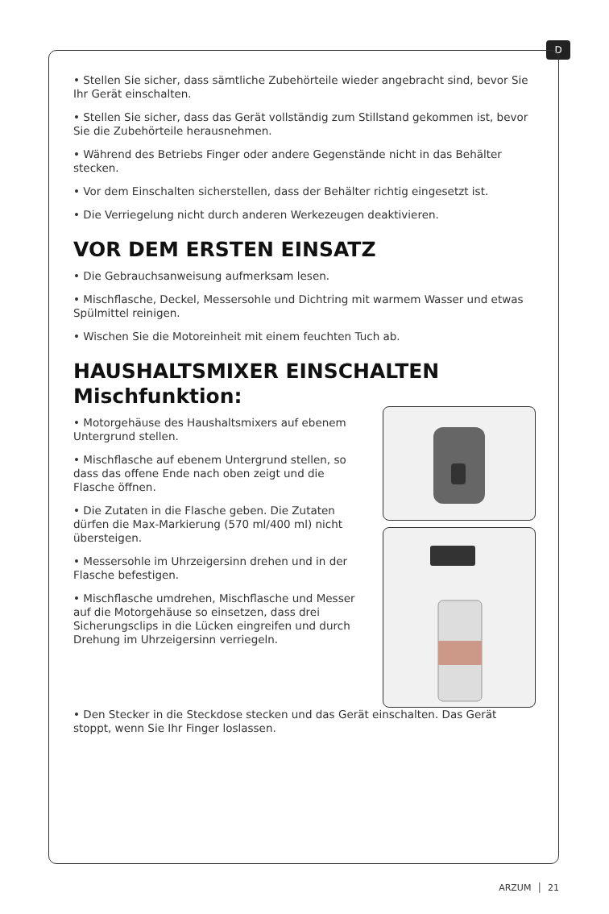D
• Stellen Sie sicher, dass sämtliche Zubehörteile wieder angebracht sind, bevor Sie Ihr Gerät einschalten.
• Stellen Sie sicher, dass das Gerät vollständig zum Stillstand gekommen ist, bevor Sie die Zubehörteile herausnehmen.
• Während des Betriebs Finger oder andere Gegenstände nicht in das Behälter stecken.
• Vor dem Einschalten sicherstellen, dass der Behälter richtig eingesetzt ist.
• Die Verriegelung nicht durch anderen Werkezeugen deaktivieren.
VOR DEM ERSTEN EINSATZ
• Die Gebrauchsanweisung aufmerksam lesen.
• Mischflasche, Deckel, Messersohle und Dichtring mit warmem Wasser und etwas Spülmittel reinigen.
• Wischen Sie die Motoreinheit mit einem feuchten Tuch ab.
HAUSHALTSMIXER EINSCHALTEN
Mischfunktion:
• Motorgehäuse des Haushaltsmixers auf ebenem Untergrund stellen.
• Mischflasche auf ebenem Untergrund stellen, so dass das offene Ende nach oben zeigt und die Flasche öffnen.
• Die Zutaten in die Flasche geben. Die Zutaten dürfen die Max-Markierung (570 ml/400 ml) nicht übersteigen.
• Messersohle im Uhrzeigersinn drehen und in der Flasche befestigen.
• Mischflasche umdrehen, Mischflasche und Messer auf die Motorgehäuse so einsetzen, dass drei Sicherungsclips in die Lücken eingreifen und durch Drehung im Uhrzeigersinn verriegeln.
• Den Stecker in die Steckdose stecken und das Gerät einschalten. Das Gerät stoppt, wenn Sie Ihr Finger loslassen.
ARZUM │ 21